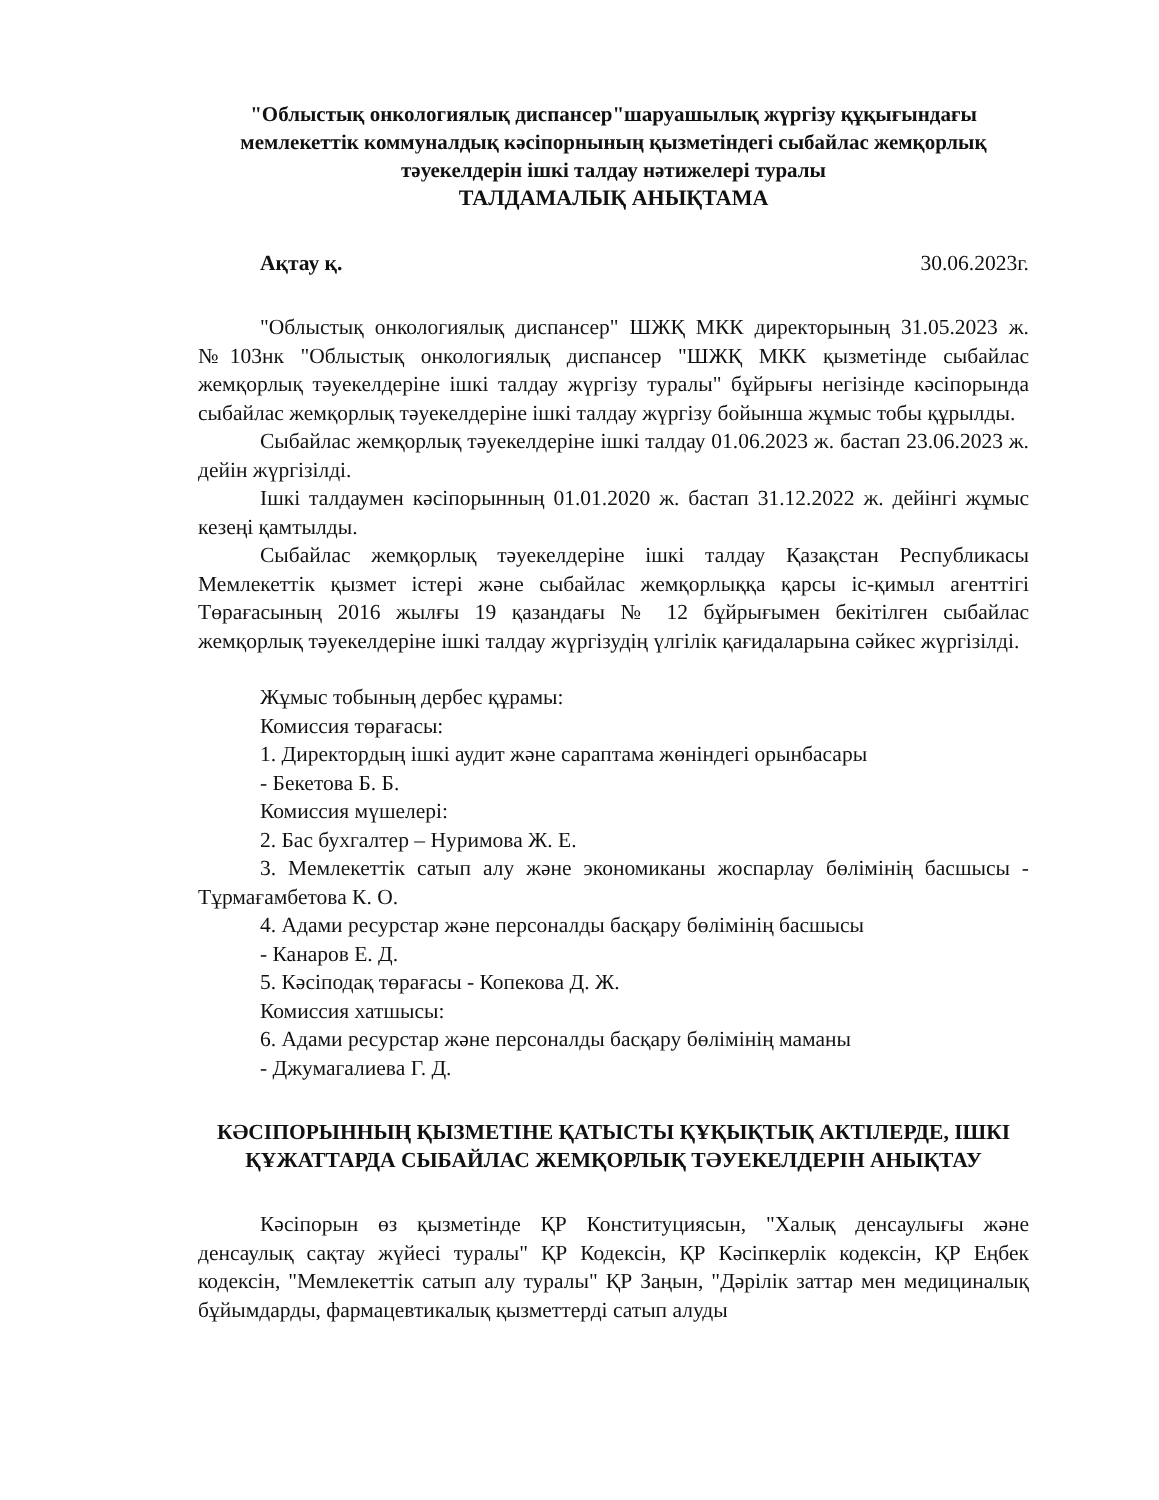"Облыстық онкологиялық диспансер"шаруашылық жүргізу құқығындағы мемлекеттік коммуналдық кәсіпорнының қызметіндегі сыбайлас жемқорлық тәуекелдерін ішкі талдау нәтижелері туралы
ТАЛДАМАЛЫҚ АНЫҚТАМА
Ақтау қ. 30.06.2023г.
"Облыстық онкологиялық диспансер" ШЖҚ МКК директорының 31.05.2023 ж. №103нк "Облыстық онкологиялық диспансер "ШЖҚ МКК қызметінде сыбайлас жемқорлық тәуекелдеріне ішкі талдау жүргізу туралы" бұйрығы негізінде кәсіпорында сыбайлас жемқорлық тәуекелдеріне ішкі талдау жүргізу бойынша жұмыс тобы құрылды.
Сыбайлас жемқорлық тәуекелдеріне ішкі талдау 01.06.2023 ж. бастап 23.06.2023 ж. дейін жүргізілді.
Ішкі талдаумен кәсіпорынның 01.01.2020 ж. бастап 31.12.2022 ж. дейінгі жұмыс кезеңі қамтылды.
Сыбайлас жемқорлық тәуекелдеріне ішкі талдау Қазақстан Республикасы Мемлекеттік қызмет істері және сыбайлас жемқорлыққа қарсы іс-қимыл агенттігі Төрағасының 2016 жылғы 19 қазандағы № 12 бұйрығымен бекітілген сыбайлас жемқорлық тәуекелдеріне ішкі талдау жүргізудің үлгілік қағидаларына сәйкес жүргізілді.
Жұмыс тобының дербес құрамы:
Комиссия төрағасы:
1. Директордың ішкі аудит және сараптама жөніндегі орынбасары
- Бекетова Б. Б.
Комиссия мүшелері:
2. Бас бухгалтер – Нуримова Ж. Е.
3. Мемлекеттік сатып алу және экономиканы жоспарлау бөлімінің басшысы - Тұрмағамбетова К. О.
4. Адами ресурстар және персоналды басқару бөлімінің басшысы
- Канаров Е. Д.
5. Кәсіподақ төрағасы - Копекова Д. Ж.
Комиссия хатшысы:
6. Адами ресурстар және персоналды басқару бөлімінің маманы
- Джумагалиева Г. Д.
КӘСІПОРЫННЫҢ ҚЫЗМЕТІНЕ ҚАТЫСТЫ ҚҰҚЫҚТЫҚ АКТІЛЕРДЕ, ІШКІ ҚҰЖАТТАРДА СЫБАЙЛАС ЖЕМҚОРЛЫҚ ТӘУЕКЕЛДЕРІН АНЫҚТАУ
Кәсіпорын өз қызметінде ҚР Конституциясын, "Халық денсаулығы және денсаулық сақтау жүйесі туралы" ҚР Кодексін, ҚР Кәсіпкерлік кодексін, ҚР Еңбек кодексін, "Мемлекеттік сатып алу туралы" ҚР Заңын, "Дәрілік заттар мен медициналық бұйымдарды, фармацевтикалық қызметтерді сатып алуды